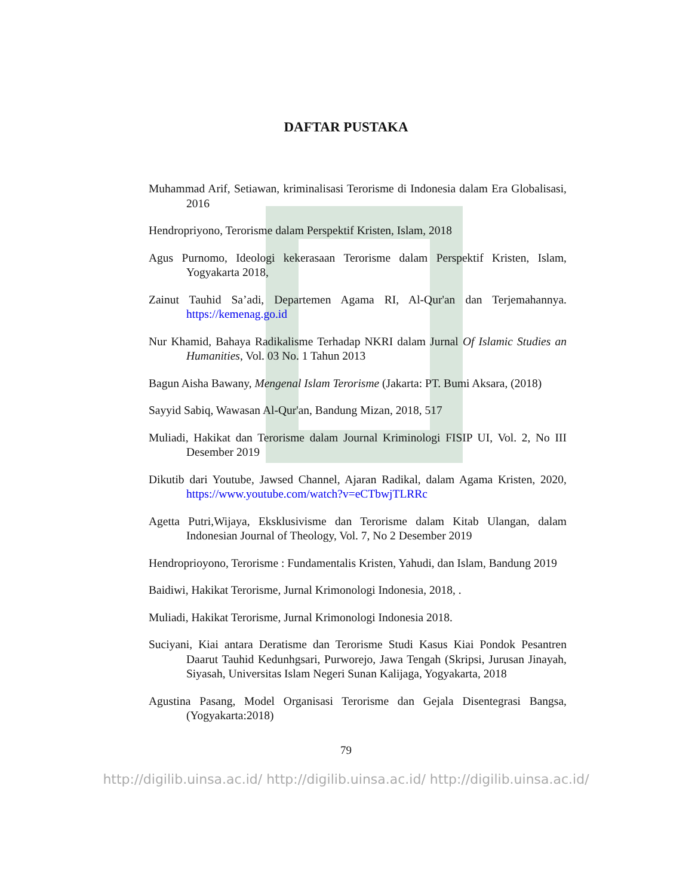DAFTAR PUSTAKA
Muhammad Arif, Setiawan, kriminalisasi Terorisme di Indonesia dalam Era Globalisasi, 2016
Hendropriyono, Terorisme dalam Perspektif Kristen, Islam, 2018
Agus Purnomo, Ideologi kekerasaan Terorisme dalam Perspektif Kristen, Islam, Yogyakarta 2018,
Zainut Tauhid Sa’adi, Departemen Agama RI, Al-Qur'an dan Terjemahannya. https://kemenag.go.id
Nur Khamid, Bahaya Radikalisme Terhadap NKRI dalam Jurnal Of Islamic Studies an Humanities, Vol. 03 No. 1 Tahun 2013
Bagun Aisha Bawany, Mengenal Islam Terorisme (Jakarta: PT. Bumi Aksara, (2018)
Sayyid Sabiq, Wawasan Al-Qur'an, Bandung Mizan, 2018, 517
Muliadi, Hakikat dan Terorisme dalam Journal Kriminologi FISIP UI, Vol. 2, No III Desember 2019
Dikutib dari Youtube, Jawsed Channel, Ajaran Radikal, dalam Agama Kristen, 2020, https://www.youtube.com/watch?v=eCTbwjTLRRc
Agetta Putri,Wijaya, Eksklusivisme dan Terorisme dalam Kitab Ulangan, dalam Indonesian Journal of Theology, Vol. 7, No 2 Desember 2019
Hendroprioyono, Terorisme : Fundamentalis Kristen, Yahudi, dan Islam, Bandung 2019
Baidiwi, Hakikat Terorisme, Jurnal Krimonologi Indonesia, 2018, .
Muliadi, Hakikat Terorisme, Jurnal Krimonologi Indonesia 2018.
Suciyani, Kiai antara Deratisme dan Terorisme Studi Kasus Kiai Pondok Pesantren Daarut Tauhid Kedunhgsari, Purworejo, Jawa Tengah (Skripsi, Jurusan Jinayah, Siyasah, Universitas Islam Negeri Sunan Kalijaga, Yogyakarta, 2018
Agustina Pasang, Model Organisasi Terorisme dan Gejala Disentegrasi Bangsa, (Yogyakarta:2018)
79
http://digilib.uinsa.ac.id/ http://digilib.uinsa.ac.id/ http://digilib.uinsa.ac.id/